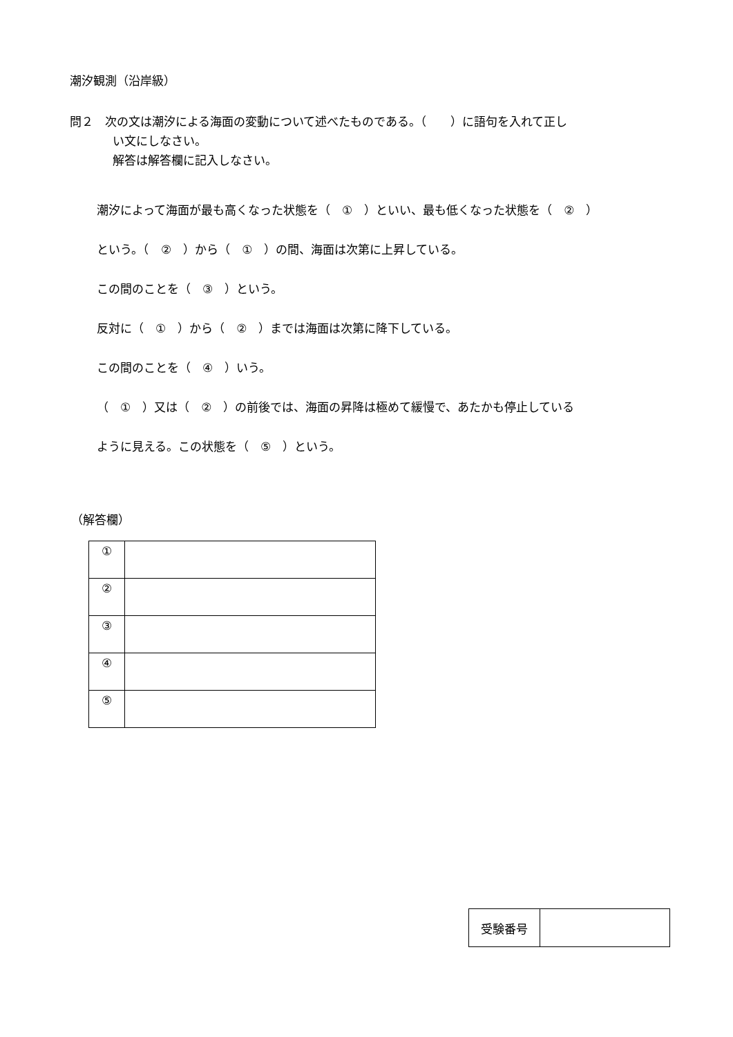潮汐観測（沿岸級）
問２　次の文は潮汐による海面の変動について述べたものである。（　　）に語句を入れて正し
い文にしなさい。
解答は解答欄に記入しなさい。
潮汐によって海面が最も高くなった状態を（　①　）といい、最も低くなった状態を（　②　）
という。（　②　）から（　①　）の間、海面は次第に上昇している。
この間のことを（　③　）という。
反対に（　①　）から（　②　）までは海面は次第に降下している。
この間のことを（　④　）いう。
（　①　）又は（　②　）の前後では、海面の昇降は極めて緩慢で、あたかも停止している
ように見える。この状態を（　⑤　）という。
（解答欄）
| ① | |
| ② | |
| ③ | |
| ④ | |
| ⑤ | |
| 受験番号 | |